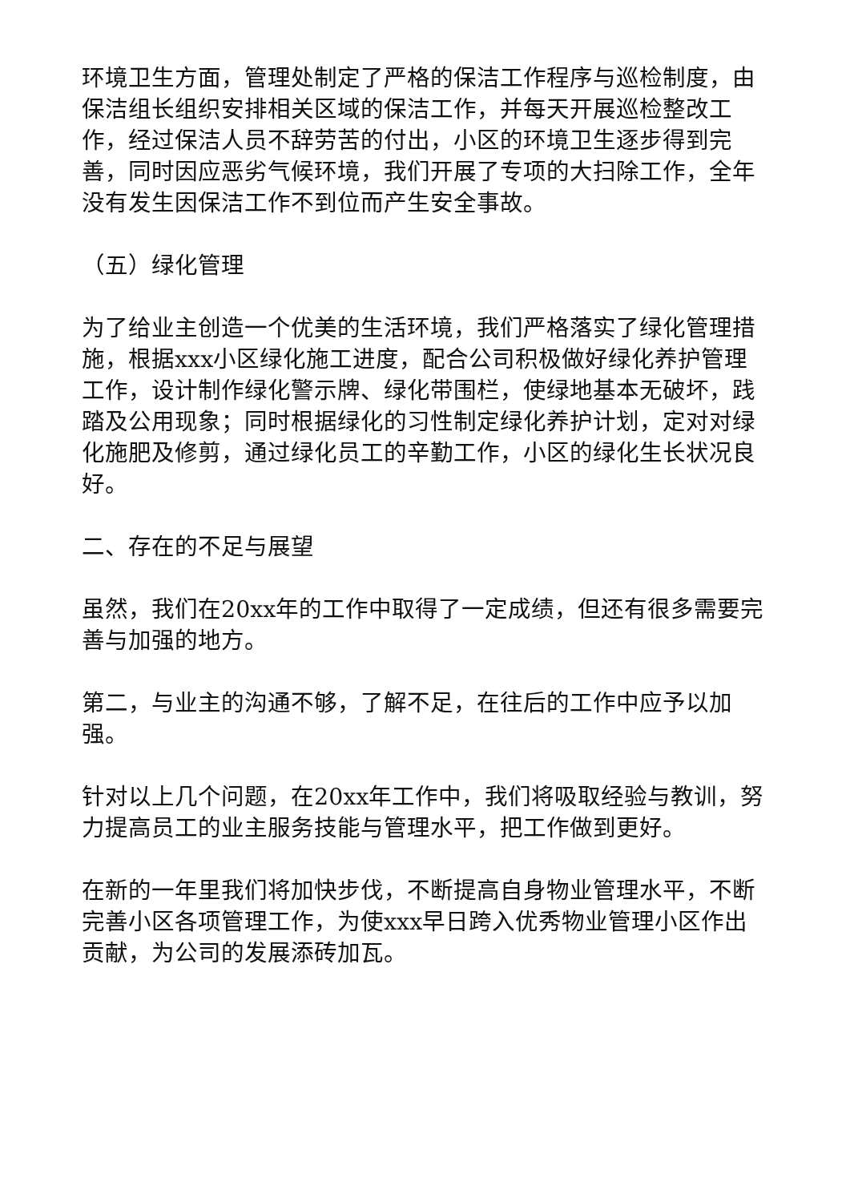环境卫生方面，管理处制定了严格的保洁工作程序与巡检制度，由保洁组长组织安排相关区域的保洁工作，并每天开展巡检整改工作，经过保洁人员不辞劳苦的付出，小区的环境卫生逐步得到完善，同时因应恶劣气候环境，我们开展了专项的大扫除工作，全年没有发生因保洁工作不到位而产生安全事故。
（五）绿化管理
为了给业主创造一个优美的生活环境，我们严格落实了绿化管理措施，根据xxx小区绿化施工进度，配合公司积极做好绿化养护管理工作，设计制作绿化警示牌、绿化带围栏，使绿地基本无破坏，践踏及公用现象；同时根据绿化的习性制定绿化养护计划，定对对绿化施肥及修剪，通过绿化员工的辛勤工作，小区的绿化生长状况良好。
二、存在的不足与展望
虽然，我们在20xx年的工作中取得了一定成绩，但还有很多需要完善与加强的地方。
第二，与业主的沟通不够，了解不足，在往后的工作中应予以加强。
针对以上几个问题，在20xx年工作中，我们将吸取经验与教训，努力提高员工的业主服务技能与管理水平，把工作做到更好。
在新的一年里我们将加快步伐，不断提高自身物业管理水平，不断完善小区各项管理工作，为使xxx早日跨入优秀物业管理小区作出贡献，为公司的发展添砖加瓦。